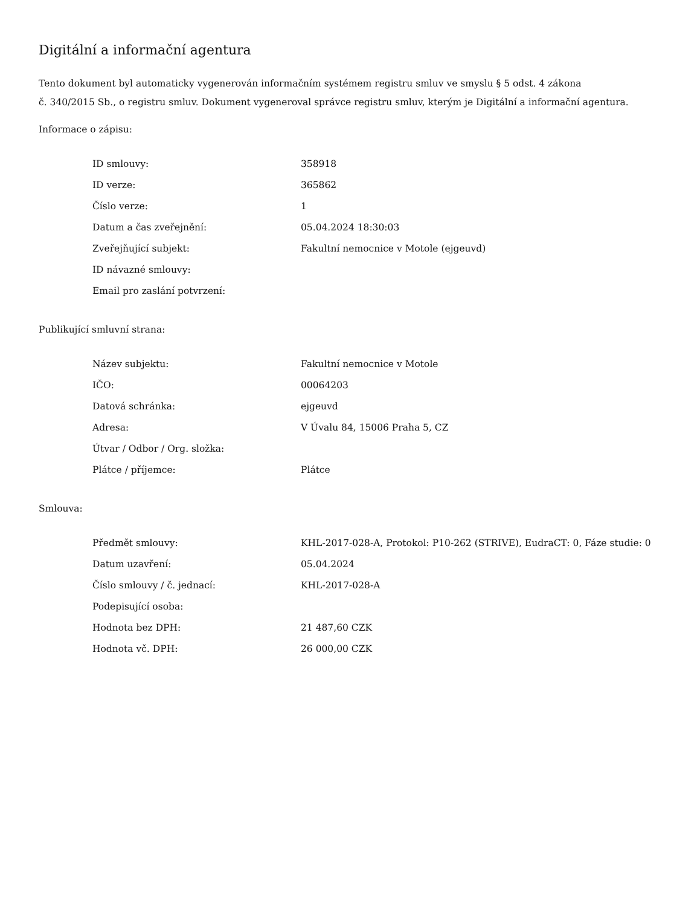Digitální a informační agentura
Tento dokument byl automaticky vygenerován informačním systémem registru smluv ve smyslu § 5 odst. 4 zákona
č. 340/2015 Sb., o registru smluv. Dokument vygeneroval správce registru smluv, kterým je Digitální a informační agentura.
Informace o zápisu:
| ID smlouvy: | 358918 |
| ID verze: | 365862 |
| Číslo verze: | 1 |
| Datum a čas zveřejnění: | 05.04.2024 18:30:03 |
| Zveřejňující subjekt: | Fakultní nemocnice v Motole (ejgeuvd) |
| ID návazné smlouvy: | |
| Email pro zaslání potvrzení: | |
Publikující smluvní strana:
| Název subjektu: | Fakultní nemocnice v Motole |
| IČO: | 00064203 |
| Datová schránka: | ejgeuvd |
| Adresa: | V Úvalu 84, 15006 Praha 5, CZ |
| Útvar / Odbor / Org. složka: | |
| Plátce / příjemce: | Plátce |
Smlouva:
| Předmět smlouvy: | KHL-2017-028-A, Protokol: P10-262 (STRIVE), EudraCT: 0, Fáze studie: 0 |
| Datum uzavření: | 05.04.2024 |
| Číslo smlouvy / č. jednací: | KHL-2017-028-A |
| Podepisující osoba: | |
| Hodnota bez DPH: | 21 487,60 CZK |
| Hodnota vč. DPH: | 26 000,00 CZK |